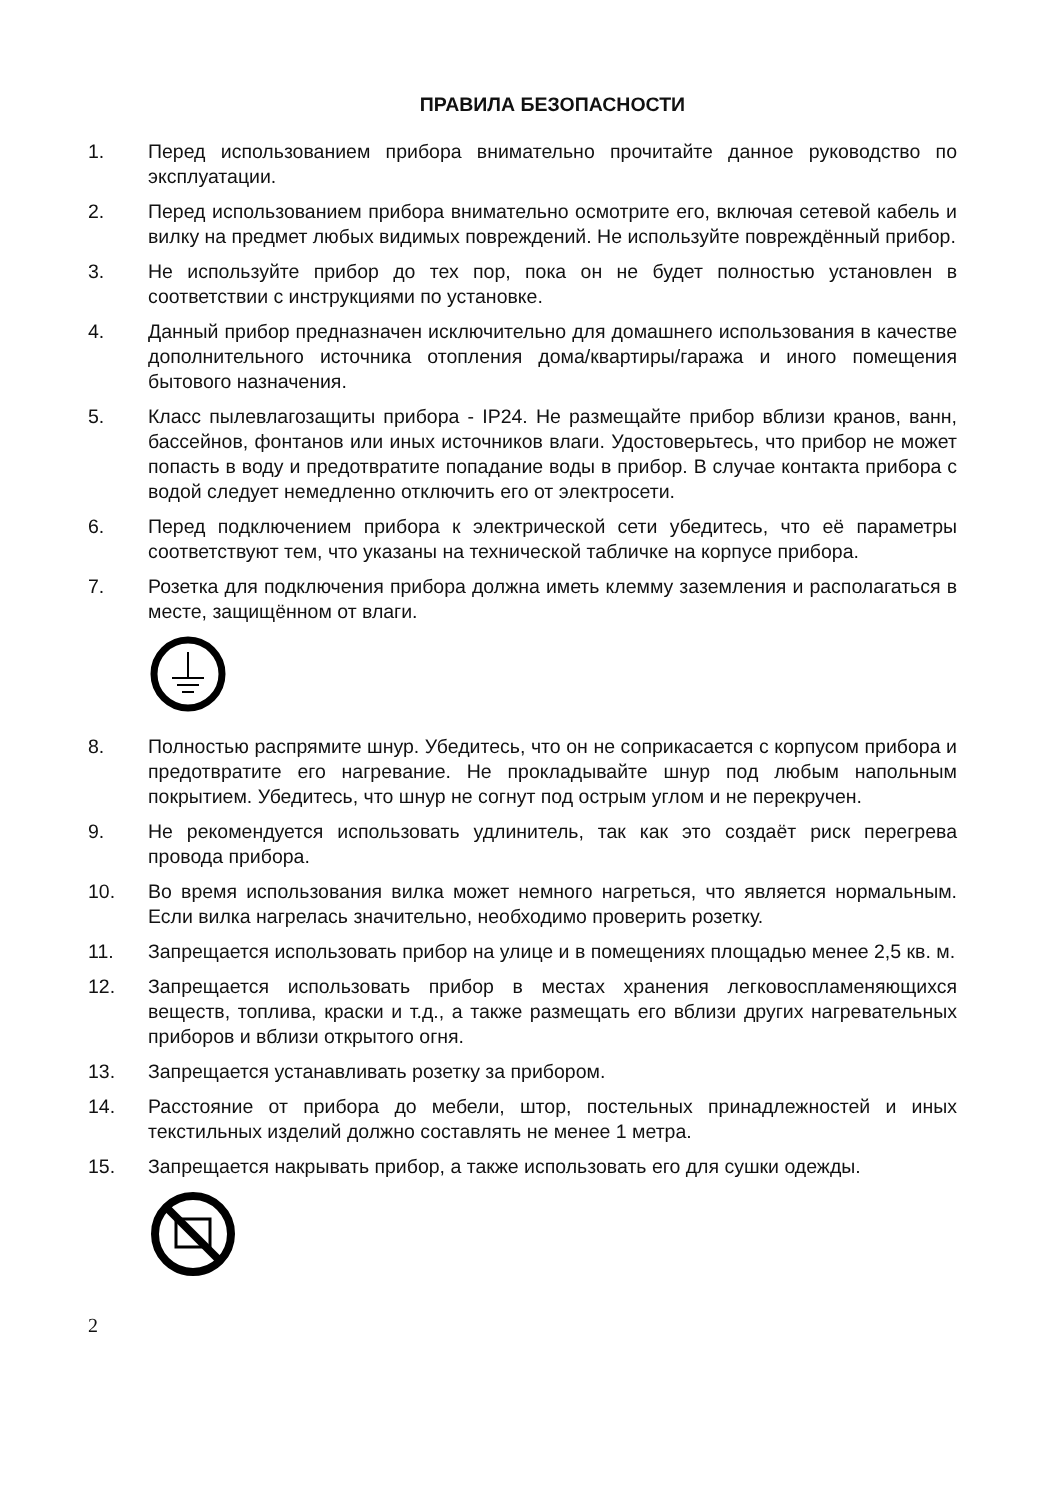ПРАВИЛА БЕЗОПАСНОСТИ
1. Перед использованием прибора внимательно прочитайте данное руководство по эксплуатации.
2. Перед использованием прибора внимательно осмотрите его, включая сетевой кабель и вилку на предмет любых видимых повреждений. Не используйте повреждённый прибор.
3. Не используйте прибор до тех пор, пока он не будет полностью установлен в соответствии с инструкциями по установке.
4. Данный прибор предназначен исключительно для домашнего использования в качестве дополнительного источника отопления дома/квартиры/гаража и иного помещения бытового назначения.
5. Класс пылевлагозащиты прибора - IP24. Не размещайте прибор вблизи кранов, ванн, бассейнов, фонтанов или иных источников влаги. Удостоверьтесь, что прибор не может попасть в воду и предотвратите попадание воды в прибор. В случае контакта прибора с водой следует немедленно отключить его от электросети.
6. Перед подключением прибора к электрической сети убедитесь, что её параметры соответствуют тем, что указаны на технической табличке на корпусе прибора.
7. Розетка для подключения прибора должна иметь клемму заземления и располагаться в месте, защищённом от влаги.
8. Полностью распрямите шнур. Убедитесь, что он не соприкасается с корпусом прибора и предотвратите его нагревание. Не прокладывайте шнур под любым напольным покрытием. Убедитесь, что шнур не согнут под острым углом и не перекручен.
9. Не рекомендуется использовать удлинитель, так как это создаёт риск перегрева провода прибора.
10. Во время использования вилка может немного нагреться, что является нормальным. Если вилка нагрелась значительно, необходимо проверить розетку.
11. Запрещается использовать прибор на улице и в помещениях площадью менее 2,5 кв. м.
12. Запрещается использовать прибор в местах хранения легковоспламеняющихся веществ, топлива, краски и т.д., а также размещать его вблизи других нагревательных приборов и вблизи открытого огня.
13. Запрещается устанавливать розетку за прибором.
14. Расстояние от прибора до мебели, штор, постельных принадлежностей и иных текстильных изделий должно составлять не менее 1 метра.
15. Запрещается накрывать прибор, а также использовать его для сушки одежды.
2